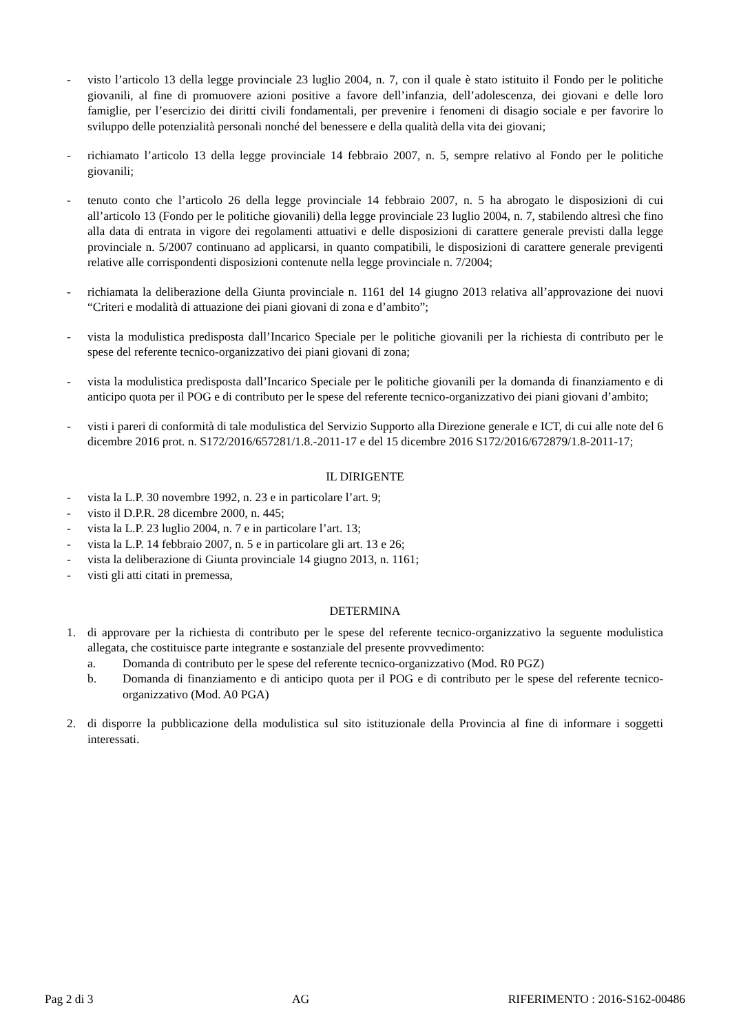- visto l’articolo 13 della legge provinciale 23 luglio 2004, n. 7, con il quale è stato istituito il Fondo per le politiche giovanili, al fine di promuovere azioni positive a favore dell’infanzia, dell’adolescenza, dei giovani e delle loro famiglie, per l’esercizio dei diritti civili fondamentali, per prevenire i fenomeni di disagio sociale e per favorire lo sviluppo delle potenzialità personali nonché del benessere e della qualità della vita dei giovani;
- richiamato l’articolo 13 della legge provinciale 14 febbraio 2007, n. 5, sempre relativo al Fondo per le politiche giovanili;
- tenuto conto che l’articolo 26 della legge provinciale 14 febbraio 2007, n. 5 ha abrogato le disposizioni di cui all’articolo 13 (Fondo per le politiche giovanili) della legge provinciale 23 luglio 2004, n. 7, stabilendo altresì che fino alla data di entrata in vigore dei regolamenti attuativi e delle disposizioni di carattere generale previsti dalla legge provinciale n. 5/2007 continuano ad applicarsi, in quanto compatibili, le disposizioni di carattere generale previgenti relative alle corrispondenti disposizioni contenute nella legge provinciale n. 7/2004;
- richiamata la deliberazione della Giunta provinciale n. 1161 del 14 giugno 2013 relativa all’approvazione dei nuovi “Criteri e modalità di attuazione dei piani giovani di zona e d’ambito”;
- vista la modulistica predisposta dall’Incarico Speciale per le politiche giovanili per la richiesta di contributo per le spese del referente tecnico-organizzativo dei piani giovani di zona;
- vista la modulistica predisposta dall’Incarico Speciale per le politiche giovanili per la domanda di finanziamento e di anticipo quota per il POG e di contributo per le spese del referente tecnico-organizzativo dei piani giovani d’ambito;
- visti i pareri di conformità di tale modulistica del Servizio Supporto alla Direzione generale e ICT, di cui alle note del 6 dicembre 2016 prot. n. S172/2016/657281/1.8.-2011-17 e del 15 dicembre 2016 S172/2016/672879/1.8-2011-17;
IL DIRIGENTE
- vista la L.P. 30 novembre 1992, n. 23 e in particolare l’art. 9;
- visto il D.P.R. 28 dicembre 2000, n. 445;
- vista la L.P. 23 luglio 2004, n. 7 e in particolare l’art. 13;
- vista la L.P. 14 febbraio 2007, n. 5 e in particolare gli art. 13 e 26;
- vista la deliberazione di Giunta provinciale 14 giugno 2013, n. 1161;
- visti gli atti citati in premessa,
DETERMINA
1. di approvare per la richiesta di contributo per le spese del referente tecnico-organizzativo la seguente modulistica allegata, che costituisce parte integrante e sostanziale del presente provvedimento:
a. Domanda di contributo per le spese del referente tecnico-organizzativo (Mod. R0 PGZ)
b. Domanda di finanziamento e di anticipo quota per il POG e di contributo per le spese del referente tecnico-organizzativo (Mod. A0 PGA)
2. di disporre la pubblicazione della modulistica sul sito istituzionale della Provincia al fine di informare i soggetti interessati.
Pag 2 di 3 AG RIFERIMENTO : 2016-S162-00486